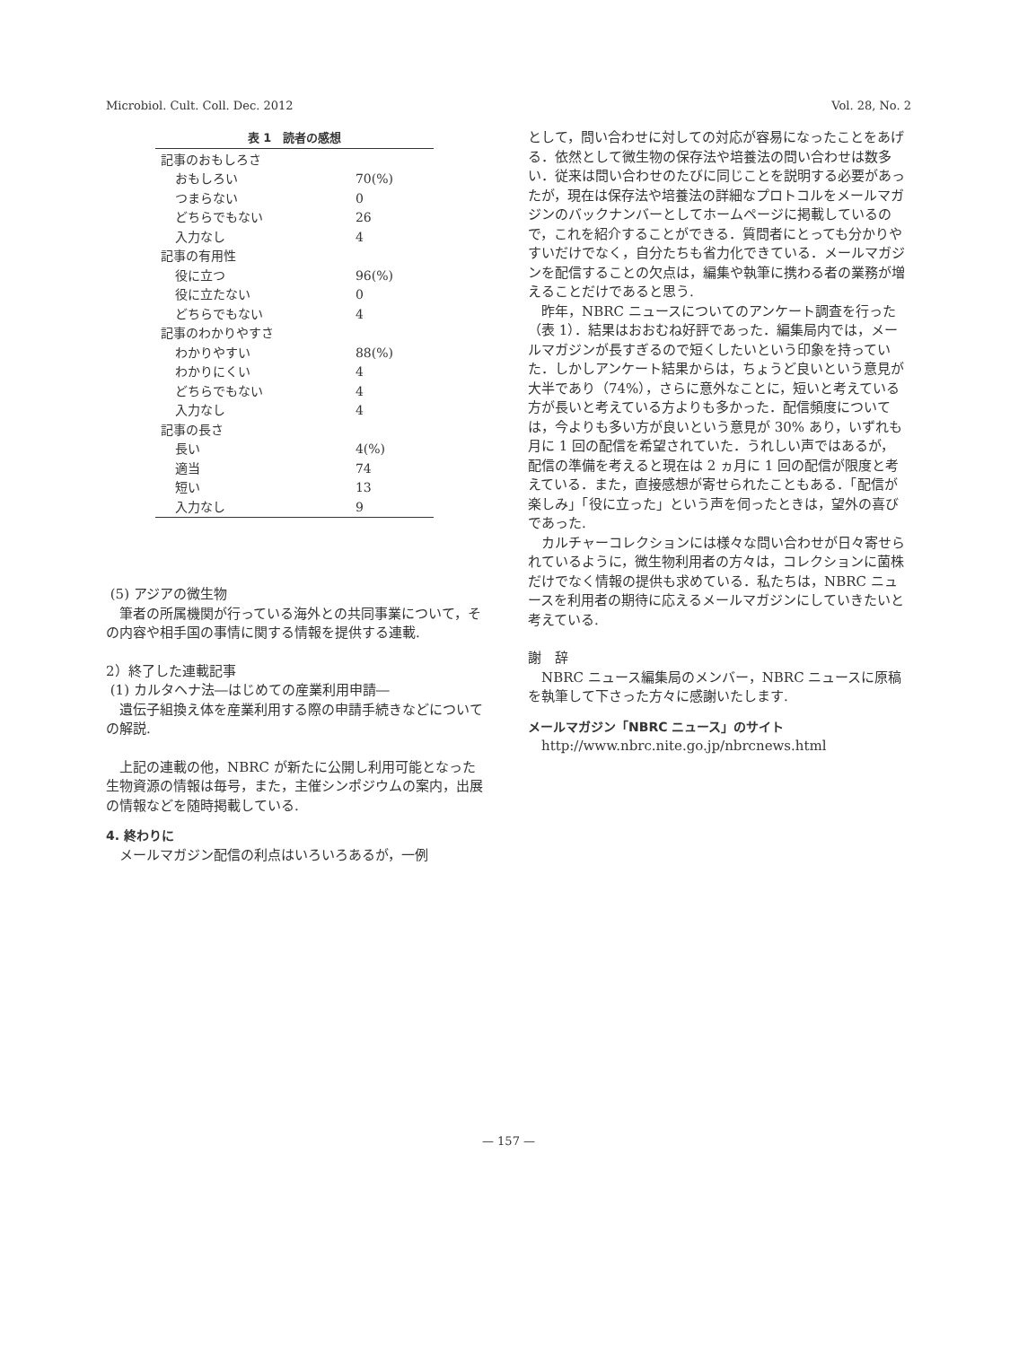Microbiol. Cult. Coll. Dec. 2012 Vol. 28, No. 2
表 1 読者の感想
| 記事のおもしろさ | |
| おもしろい | 70(%) |
| つまらない | 0 |
| どちらでもない | 26 |
| 入力なし | 4 |
| 記事の有用性 | |
| 役に立つ | 96(%) |
| 役に立たない | 0 |
| どちらでもない | 4 |
| 記事のわかりやすさ | |
| わかりやすい | 88(%) |
| わかりにくい | 4 |
| どちらでもない | 4 |
| 入力なし | 4 |
| 記事の長さ | |
| 長い | 4(%) |
| 適当 | 74 |
| 短い | 13 |
| 入力なし | 9 |
(5) アジアの微生物
筆者の所属機関が行っている海外との共同事業について，その内容や相手国の事情に関する情報を提供する連載.
2）終了した連載記事
(1) カルタヘナ法―はじめての産業利用申請―
遺伝子組換え体を産業利用する際の申請手続きなどについての解説.
上記の連載の他，NBRC が新たに公開し利用可能となった生物資源の情報は毎号，また，主催シンポジウムの案内，出展の情報などを随時掲載している.
4. 終わりに
メールマガジン配信の利点はいろいろあるが，一例
として，問い合わせに対しての対応が容易になったことをあげる．依然として微生物の保存法や培養法の問い合わせは数多い．従来は問い合わせのたびに同じことを説明する必要があったが，現在は保存法や培養法の詳細なプロトコルをメールマガジンのバックナンバーとしてホームページに掲載しているので，これを紹介することができる．質問者にとっても分かりやすいだけでなく，自分たちも省力化できている．メールマガジンを配信することの欠点は，編集や執筆に携わる者の業務が増えることだけであると思う.
昨年，NBRC ニュースについてのアンケート調査を行った（表 1）．結果はおおむね好評であった．編集局内では，メールマガジンが長すぎるので短くしたいという印象を持っていた．しかしアンケート結果からは，ちょうど良いという意見が大半であり（74%），さらに意外なことに，短いと考えている方が長いと考えている方よりも多かった．配信頻度については，今よりも多い方が良いという意見が 30% あり，いずれも月に 1 回の配信を希望されていた．うれしい声ではあるが，配信の準備を考えると現在は 2 ヵ月に 1 回の配信が限度と考えている．また，直接感想が寄せられたこともある．「配信が楽しみ」「役に立った」という声を伺ったときは，望外の喜びであった.
カルチャーコレクションには様々な問い合わせが日々寄せられているように，微生物利用者の方々は，コレクションに菌株だけでなく情報の提供も求めている．私たちは，NBRC ニュースを利用者の期待に応えるメールマガジンにしていきたいと考えている.
謝　辞
NBRC ニュース編集局のメンバー，NBRC ニュースに原稿を執筆して下さった方々に感謝いたします.
メールマガジン「NBRC ニュース」のサイト
http://www.nbrc.nite.go.jp/nbrcnews.html
— 157 —